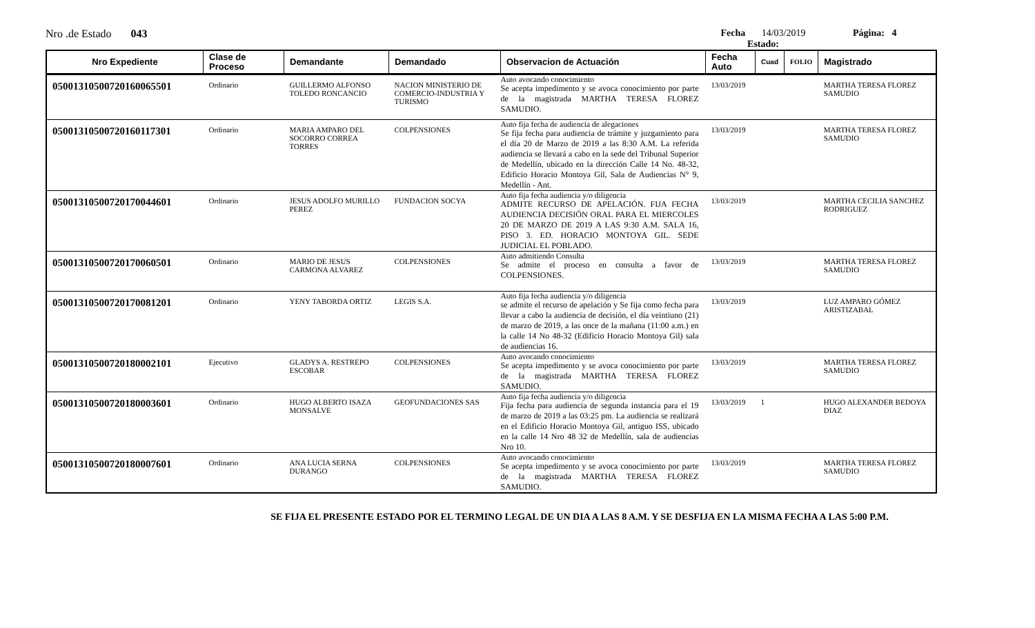Nro .de Estado 043 Fecha 14/03/2019
Estado:
Página: 4
| Nro Expediente | Clase de Proceso | Demandante | Demandado | Observacion de Actuación | Fecha Auto | Cuad | FOLIO | Magistrado |
| --- | --- | --- | --- | --- | --- | --- | --- | --- |
| 05001310500720160065501 | Ordinario | GUILLERMO ALFONSO TOLEDO RONCANCIO | NACION MINISTERIO DE COMERCIO-INDUSTRIA Y TURISMO | Auto avocando conocimiento Se acepta impedimento y se avoca conocimiento por parte de la magistrada MARTHA TERESA FLOREZ SAMUDIO. | 13/03/2019 | | | MARTHA TERESA FLOREZ SAMUDIO |
| 05001310500720160117301 | Ordinario | MARIA AMPARO DEL SOCORRO CORREA TORRES | COLPENSIONES | Auto fija fecha de audiencia de alegaciones Se fija fecha para audiencia de trámite y juzgamiento para el día 20 de Marzo de 2019 a las 8:30 A.M. La referida audiencia se llevará a cabo en la sede del Tribunal Superior de Medellín, ubicado en la dirección Calle 14 No. 48-32, Edificio Horacio Montoya Gil, Sala de Audiencias N° 9, Medellín - Ant. | 13/03/2019 | | | MARTHA TERESA FLOREZ SAMUDIO |
| 05001310500720170044601 | Ordinario | JESUS ADOLFO MURILLO PEREZ | FUNDACION SOCYA | Auto fija fecha audiencia y/o diligencia ADMITE RECURSO DE APELACIÓN. FIJA FECHA AUDIENCIA DECISIÓN ORAL PARA EL MIERCOLES 20 DE MARZO DE 2019 A LAS 9:30 A.M. SALA 16, PISO 3. ED. HORACIO MONTOYA GIL. SEDE JUDICIAL EL POBLADO. | 13/03/2019 | | | MARTHA CECILIA SANCHEZ RODRIGUEZ |
| 05001310500720170060501 | Ordinario | MARIO DE JESUS CARMONA ALVAREZ | COLPENSIONES | Auto admitiendo Consulta Se admite el proceso en consulta a favor de COLPENSIONES. | 13/03/2019 | | | MARTHA TERESA FLOREZ SAMUDIO |
| 05001310500720170081201 | Ordinario | YENY TABORDA ORTIZ | LEGIS S.A. | Auto fija fecha audiencia y/o diligencia se admite el recurso de apelación y Se fija como fecha para llevar a cabo la audiencia de decisión, el día veintiuno (21) de marzo de 2019, a las once de la mañana (11:00 a.m.) en la calle 14 No 48-32 (Edificio Horacio Montoya Gil) sala de audiencias 16. | 13/03/2019 | | | LUZ AMPARO GÓMEZ ARISTIZABAL |
| 05001310500720180002101 | Ejecutivo | GLADYS A. RESTREPO ESCOBAR | COLPENSIONES | Auto avocando conocimiento Se acepta impedimento y se avoca conocimiento por parte de la magistrada MARTHA TERESA FLOREZ SAMUDIO. | 13/03/2019 | | | MARTHA TERESA FLOREZ SAMUDIO |
| 05001310500720180003601 | Ordinario | HUGO ALBERTO ISAZA MONSALVE | GEOFUNDACIONES SAS | Auto fija fecha audiencia y/o diligencia Fija fecha para audiencia de segunda instancia para el 19 de marzo de 2019 a las 03:25 pm. La audiencia se realizará en el Edificio Horacio Montoya Gil, antiguo ISS, ubicado en la calle 14 Nro 48 32 de Medellín, sala de audiencias Nro 10. | 13/03/2019 | 1 | | HUGO ALEXANDER BEDOYA DIAZ |
| 05001310500720180007601 | Ordinario | ANA LUCIA SERNA DURANGO | COLPENSIONES | Auto avocando conocimiento Se acepta impedimento y se avoca conocimiento por parte de la magistrada MARTHA TERESA FLOREZ SAMUDIO. | 13/03/2019 | | | MARTHA TERESA FLOREZ SAMUDIO |
SE FIJA EL PRESENTE ESTADO POR EL TERMINO LEGAL DE UN DIA A LAS 8 A.M. Y SE DESFIJA EN LA MISMA FECHA A LAS 5:00 P.M.